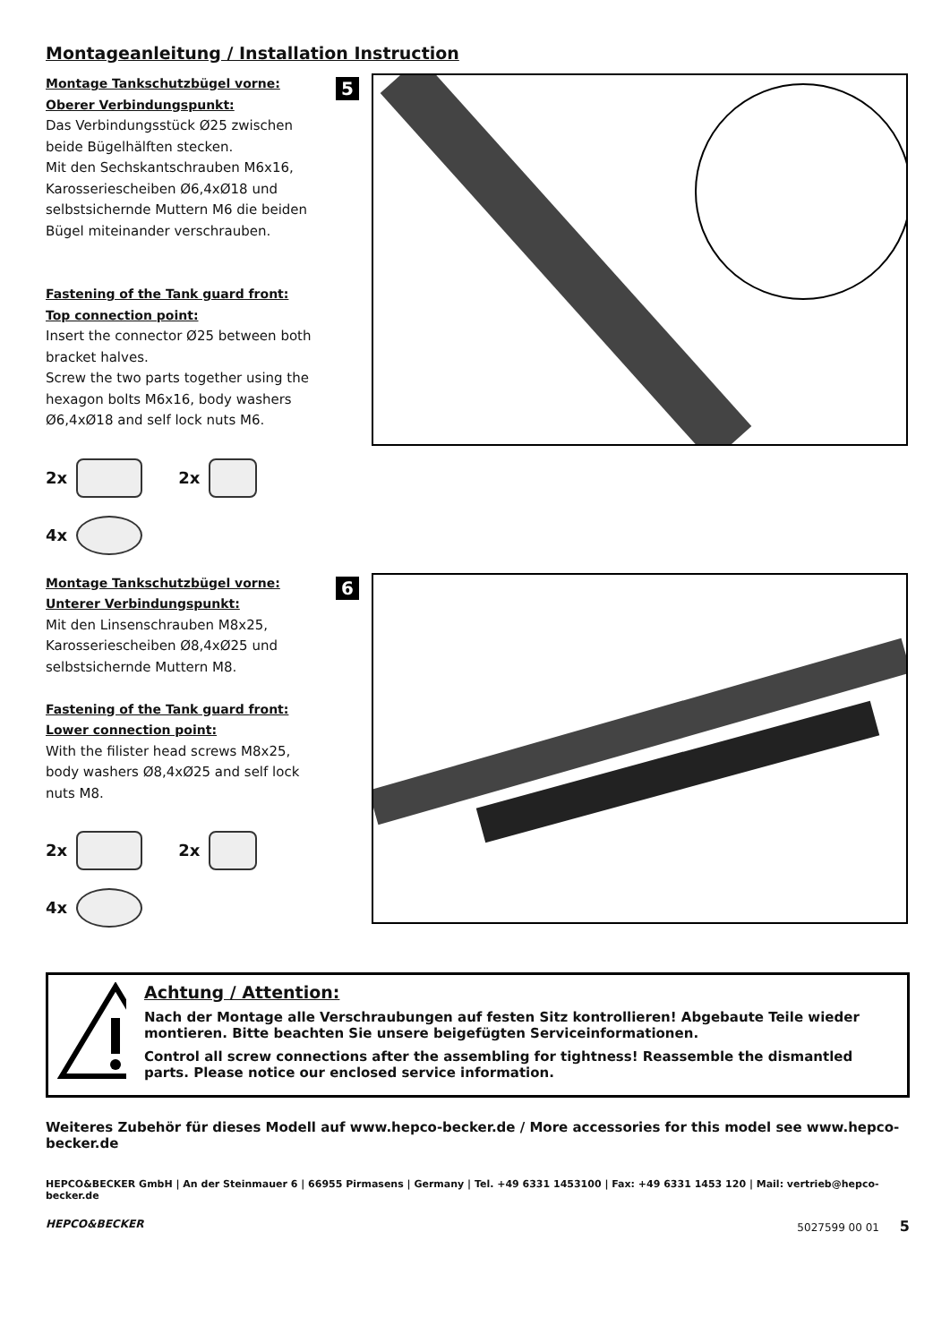Montageanleitung / Installation Instruction
Montage Tankschutzbügel vorne:
Oberer Verbindungspunkt:
Das Verbindungsstück Ø25 zwischen beide Bügelhälften stecken.
Mit den Sechskantschrauben M6x16, Karosseriescheiben Ø6,4xØ18 und selbstsichernde Muttern M6 die beiden Bügel miteinander verschrauben.
Fastening of the Tank guard front:
Top connection point:
Insert the connector Ø25 between both bracket halves.
Screw the two parts together using the hexagon bolts M6x16, body washers Ø6,4xØ18 and self lock nuts M6.
2x 2x
4x
5
Montage Tankschutzbügel vorne:
Unterer Verbindungspunkt:
Mit den Linsenschrauben M8x25, Karosseriescheiben Ø8,4xØ25 und selbstsichernde Muttern M8.
Fastening of the Tank guard front:
Lower connection point:
With the filister head screws M8x25, body washers Ø8,4xØ25 and self lock nuts M8.
2x 2x
4x
6
Achtung / Attention:
Nach der Montage alle Verschraubungen auf festen Sitz kontrollieren! Abgebaute Teile wieder montieren. Bitte beachten Sie unsere beigefügten Serviceinformationen.
Control all screw connections after the assembling for tightness! Reassemble the dismantled parts. Please notice our enclosed service information.
Weiteres Zubehör für dieses Modell auf www.hepco-becker.de / More accessories for this model see www.hepco-becker.de
HEPCO&BECKER GmbH | An der Steinmauer 6 | 66955 Pirmasens | Germany | Tel. +49 6331 1453100 | Fax: +49 6331 1453 120 | Mail: vertrieb@hepco-becker.de
HEPCO&BECKER 5027599 00 01 5